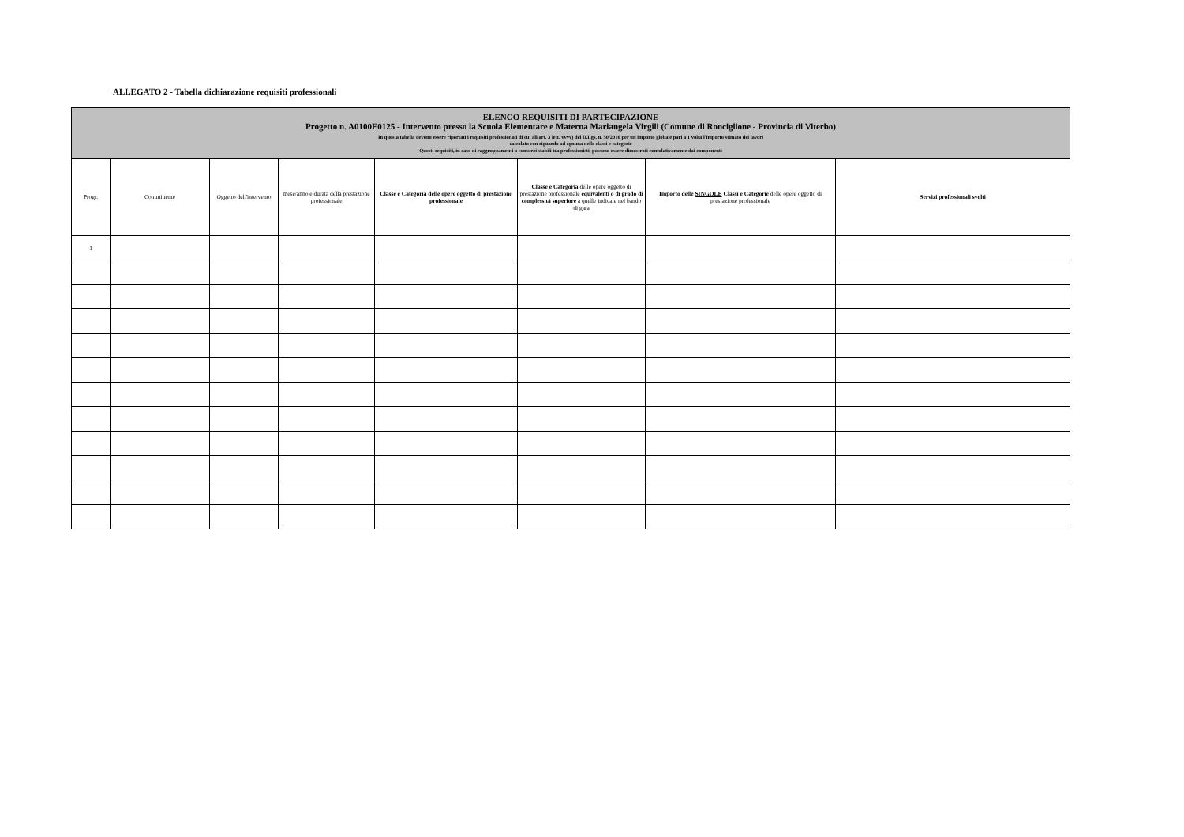ALLEGATO 2 - Tabella dichiarazione requisiti professionali
| ELENCO REQUISITI DI PARTECIPAZIONE Progetto n. A0100E0125 - Intervento presso la Scuola Elementare e Materna Mariangela Virgili (Comune di Ronciglione - Provincia di Viterbo) In questa tabella devono essere riportati i requisiti professionali di cui all'art. 3 lett. vvvv) del D.Lgs. n. 50/2016 per un importo globale pari a 1 volta l'importo stimato dei lavori calcolato con riguardo ad ognuna delle classi e categorie Questi requisiti, in caso di raggruppamenti o consorzi stabili tra professionisti, possono essere dimostrati cumulativamente dai componenti | | | | | | | |
| Progr. | Committente | Oggetto dell'intervento | mese/anno e durata della prestazione professionale | Classe e Categoria delle opere oggetto di prestazione professionale | Classe e Categoria delle opere oggetto di prestazione professionale equivalenti o di grado di complessità superiore a quelle indicate nel bando di gara | Importo delle SINGOLE Classi e Categorie delle opere oggetto di prestazione professionale | Servizi professionali svolti |
| 1 | | | | | | | |